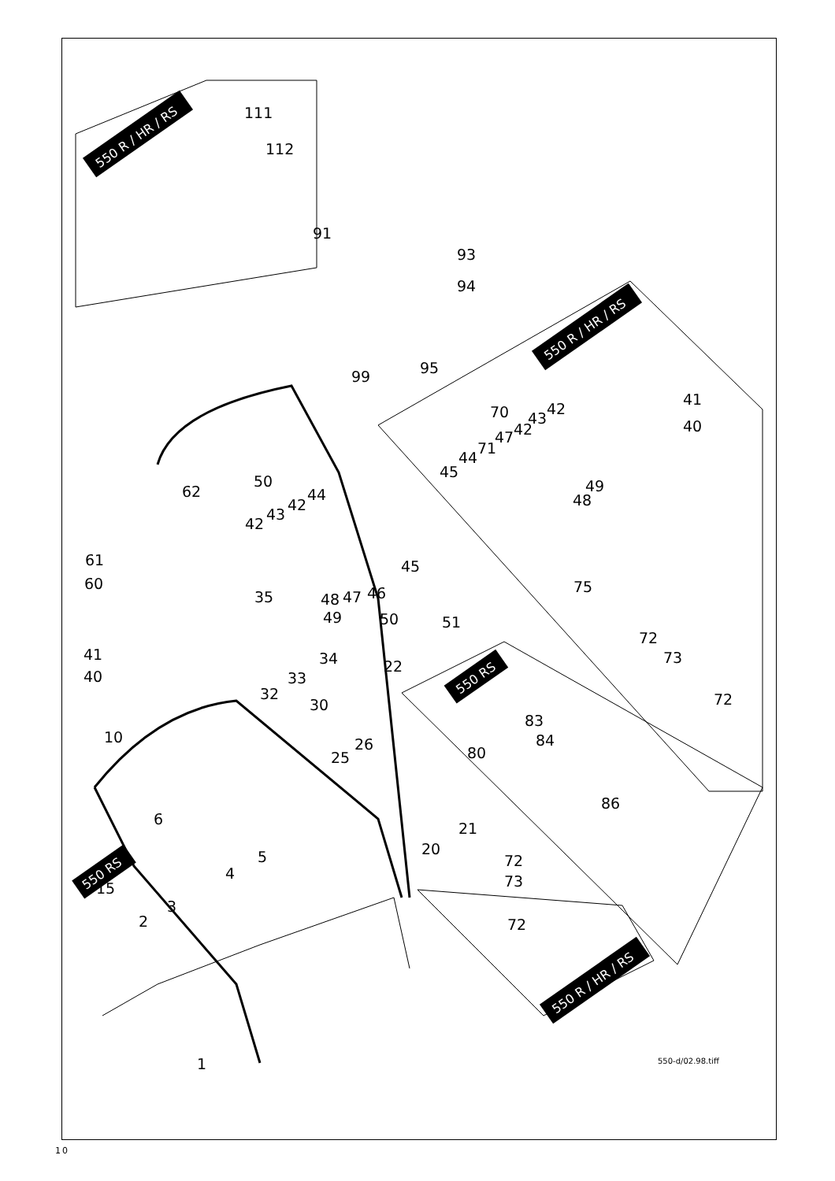111
112
91
93
94
95
99
41
40
70
42
43
42
47
71
44
45
49
48
50
62
44
42
43
42
61
60
45
75
35
48
47
46
49
50
51
72
41
73
34
22
40
33
32
30
72
83
84
10
26
25
80
86
6
21
20
5
72
4
73
15
3
2
72
1
550-d/02.98.tiff
550 R / HR / RS
550 R / HR / RS
550 RS
550 RS
550 R / HR / RS
10